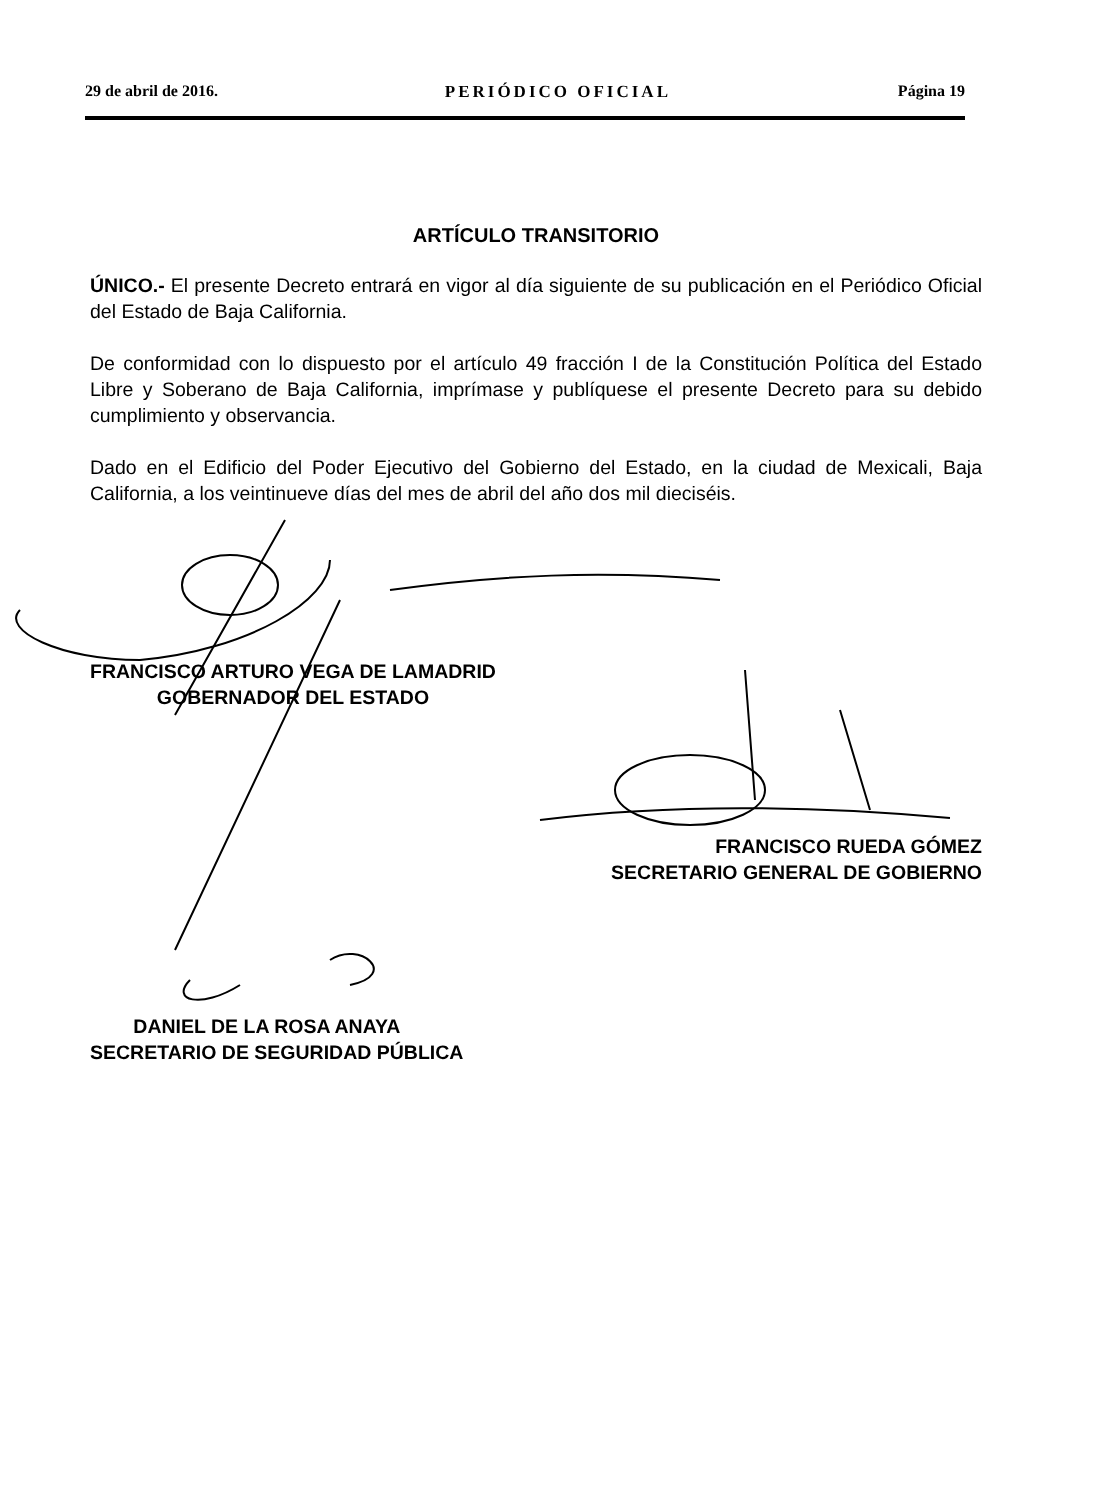29 de abril de 2016. PERIÓDICO OFICIAL Página 19
ARTÍCULO TRANSITORIO
ÚNICO.- El presente Decreto entrará en vigor al día siguiente de su publicación en el Periódico Oficial del Estado de Baja California.
De conformidad con lo dispuesto por el artículo 49 fracción I de la Constitución Política del Estado Libre y Soberano de Baja California, imprímase y publíquese el presente Decreto para su debido cumplimiento y observancia.
Dado en el Edificio del Poder Ejecutivo del Gobierno del Estado, en la ciudad de Mexicali, Baja California, a los veintinueve días del mes de abril del año dos mil dieciséis.
FRANCISCO ARTURO VEGA DE LAMADRID
GOBERNADOR DEL ESTADO
FRANCISCO RUEDA GÓMEZ
SECRETARIO GENERAL DE GOBIERNO
DANIEL DE LA ROSA ANAYA
SECRETARIO DE SEGURIDAD PÚBLICA